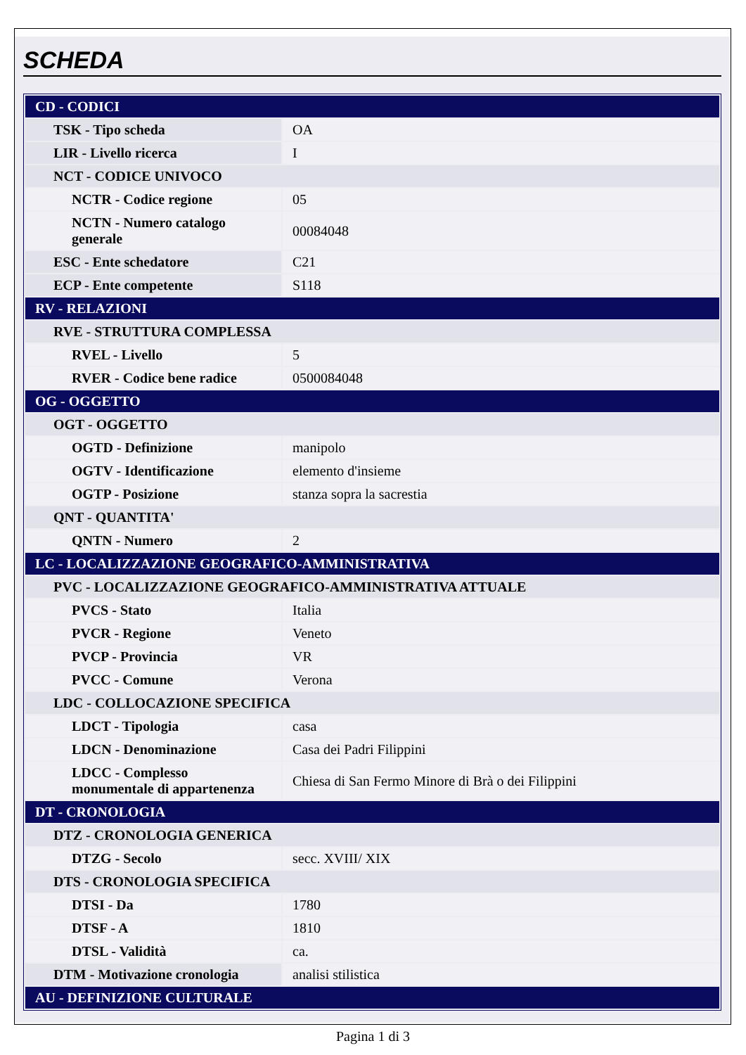SCHEDA
| CD - CODICI | |
| TSK - Tipo scheda | OA |
| LIR - Livello ricerca | I |
| NCT - CODICE UNIVOCO | |
| NCTR - Codice regione | 05 |
| NCTN - Numero catalogo generale | 00084048 |
| ESC - Ente schedatore | C21 |
| ECP - Ente competente | S118 |
| RV - RELAZIONI | |
| RVE - STRUTTURA COMPLESSA | |
| RVEL - Livello | 5 |
| RVER - Codice bene radice | 0500084048 |
| OG - OGGETTO | |
| OGT - OGGETTO | |
| OGTD - Definizione | manipolo |
| OGTV - Identificazione | elemento d'insieme |
| OGTP - Posizione | stanza sopra la sacrestia |
| QNT - QUANTITA' | |
| QNTN - Numero | 2 |
| LC - LOCALIZZAZIONE GEOGRAFICO-AMMINISTRATIVA | |
| PVC - LOCALIZZAZIONE GEOGRAFICO-AMMINISTRATIVA ATTUALE | |
| PVCS - Stato | Italia |
| PVCR - Regione | Veneto |
| PVCP - Provincia | VR |
| PVCC - Comune | Verona |
| LDC - COLLOCAZIONE SPECIFICA | |
| LDCT - Tipologia | casa |
| LDCN - Denominazione | Casa dei Padri Filippini |
| LDCC - Complesso monumentale di appartenenza | Chiesa di San Fermo Minore di Brà o dei Filippini |
| DT - CRONOLOGIA | |
| DTZ - CRONOLOGIA GENERICA | |
| DTZG - Secolo | secc. XVIII/ XIX |
| DTS - CRONOLOGIA SPECIFICA | |
| DTSI - Da | 1780 |
| DTSF - A | 1810 |
| DTSL - Validità | ca. |
| DTM - Motivazione cronologia | analisi stilistica |
| AU - DEFINIZIONE CULTURALE | |
Pagina 1 di 3